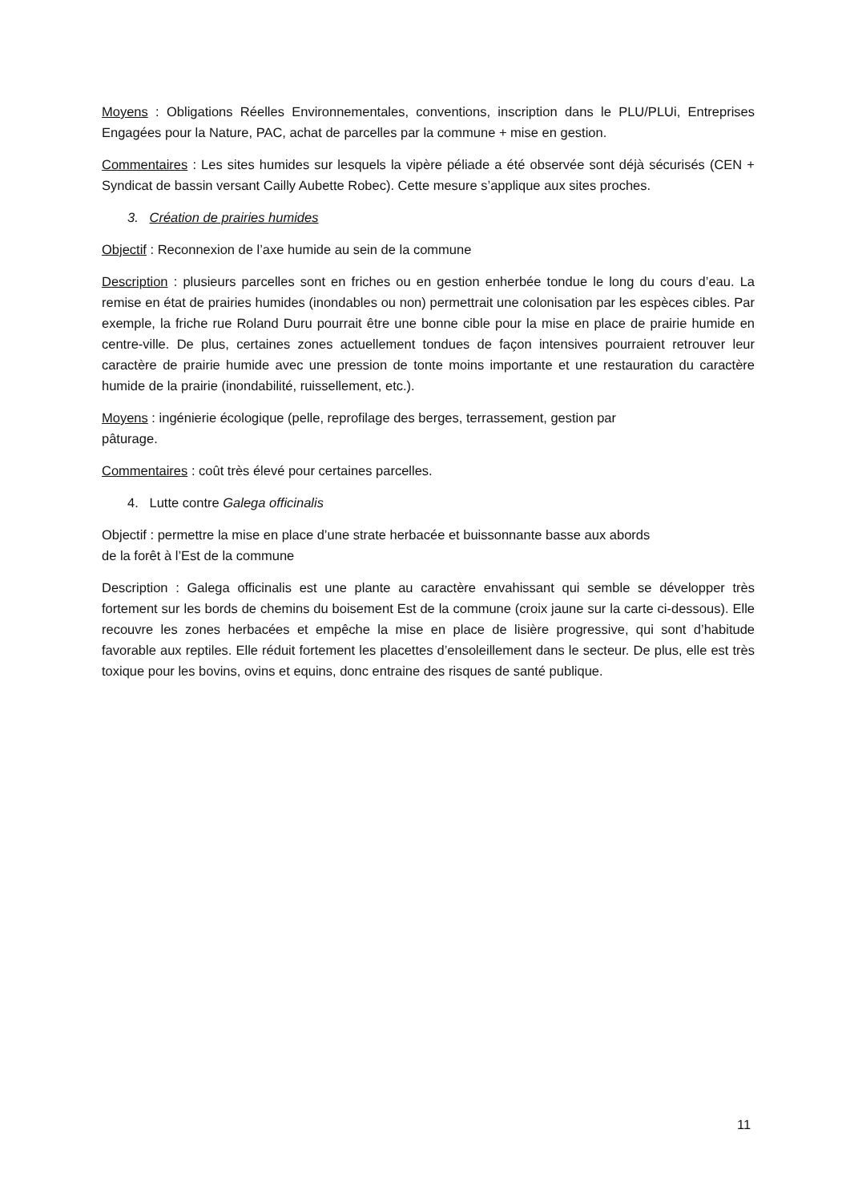Moyens : Obligations Réelles Environnementales, conventions, inscription dans le PLU/PLUi, Entreprises Engagées pour la Nature, PAC, achat de parcelles par la commune + mise en gestion.
Commentaires : Les sites humides sur lesquels la vipère péliade a été observée sont déjà sécurisés (CEN + Syndicat de bassin versant Cailly Aubette Robec). Cette mesure s’applique aux sites proches.
3. Création de prairies humides
Objectif : Reconnexion de l’axe humide au sein de la commune
Description : plusieurs parcelles sont en friches ou en gestion enherbée tondue le long du cours d’eau. La remise en état de prairies humides (inondables ou non) permettrait une colonisation par les espèces cibles. Par exemple, la friche rue Roland Duru pourrait être une bonne cible pour la mise en place de prairie humide en centre-ville. De plus, certaines zones actuellement tondues de façon intensives pourraient retrouver leur caractère de prairie humide avec une pression de tonte moins importante et une restauration du caractère humide de la prairie (inondabilité, ruissellement, etc.).
Moyens : ingénierie écologique (pelle, reprofilage des berges, terrassement, gestion par
pâturage.
Commentaires : coût très élevé pour certaines parcelles.
4. Lutte contre Galega officinalis
Objectif : permettre la mise en place d’une strate herbacée et buissonnante basse aux abords
de la forêt à l’Est de la commune
Description : Galega officinalis est une plante au caractère envahissant qui semble se développer très fortement sur les bords de chemins du boisement Est de la commune (croix jaune sur la carte ci-dessous). Elle recouvre les zones herbacées et empêche la mise en place de lisière progressive, qui sont d’habitude favorable aux reptiles. Elle réduit fortement les placettes d’ensoleillement dans le secteur. De plus, elle est très toxique pour les bovins, ovins et equins, donc entraine des risques de santé publique.
11